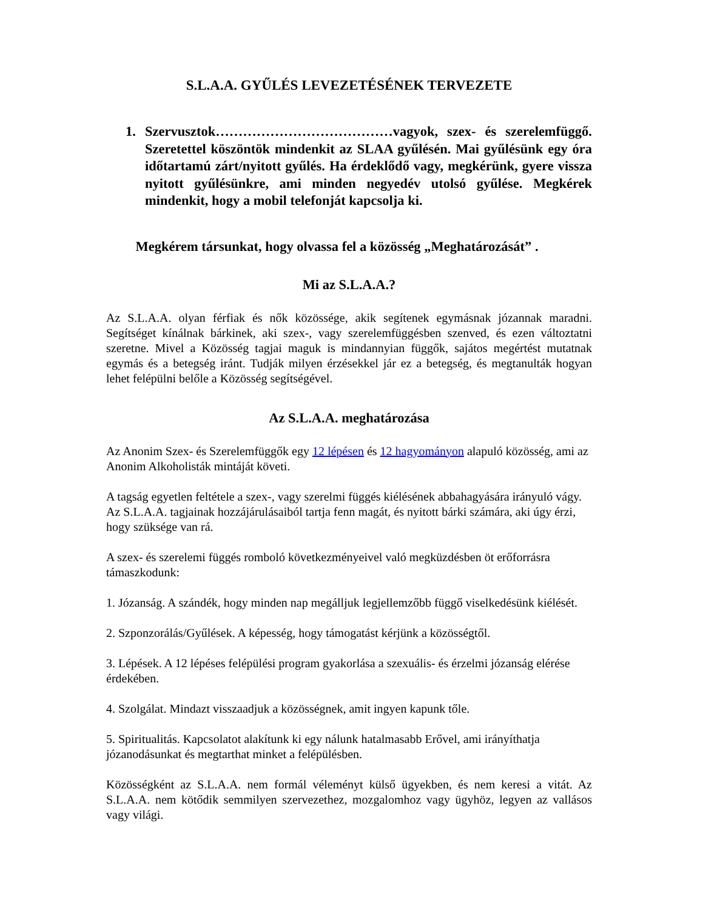S.L.A.A. GYŰLÉS LEVEZETÉSÉNEK TERVEZETE
1. Szervusztok…………………………………vagyok, szex- és szerelemfüggő. Szeretettel köszöntök mindenkit az SLAA gyűlésén. Mai gyűlésünk egy óra időtartamú zárt/nyitott gyűlés. Ha érdeklődő vagy, megkérünk, gyere vissza nyitott gyűlésünkre, ami minden negyedév utolsó gyűlése. Megkérek mindenkit, hogy a mobil telefonját kapcsolja ki.
Megkérem társunkat, hogy olvassa fel a közösség „Meghatározását” .
Mi az S.L.A.A.?
Az S.L.A.A. olyan férfiak és nők közössége, akik segítenek egymásnak józannak maradni. Segítséget kínálnak bárkinek, aki szex-, vagy szerelemfüggésben szenved, és ezen változtatni szeretne. Mivel a Közösség tagjai maguk is mindannyian függők, sajátos megértést mutatnak egymás és a betegség iránt. Tudják milyen érzésekkel jár ez a betegség, és megtanulták hogyan lehet felépülni belőle a Közösség segítségével.
Az S.L.A.A. meghatározása
Az Anonim Szex- és Szerelemfüggők egy 12 lépésen és 12 hagyományon alapuló közösség, ami az Anonim Alkoholisták mintáját követi.
A tagság egyetlen feltétele a szex-, vagy szerelmi függés kiélésének abbahagyására irányuló vágy. Az S.L.A.A. tagjainak hozzájárulásaiból tartja fenn magát, és nyitott bárki számára, aki úgy érzi, hogy szüksége van rá.
A szex- és szerelemi függés romboló következményeivel való megküzdésben öt erőforrásra támaszkodunk:
1. Józanság. A szándék, hogy minden nap megálljuk legjellemzőbb függő viselkedésünk kiélését.
2. Szponzorálás/Gyűlések. A képesség, hogy támogatást kérjünk a közösségtől.
3. Lépések. A 12 lépéses felépülési program gyakorlása a szexuális- és érzelmi józanság elérése érdekében.
4. Szolgálat. Mindazt visszaadjuk a közösségnek, amit ingyen kapunk tőle.
5. Spiritualitás. Kapcsolatot alakítunk ki egy nálunk hatalmasabb Erővel, ami irányíthatja józanodásunkat és megtarthat minket a felépülésben.
Közösségként az S.L.A.A. nem formál véleményt külső ügyekben, és nem keresi a vitát. Az S.L.A.A. nem kötődik semmilyen szervezethez, mozgalomhoz vagy ügyhöz, legyen az vallásos vagy világi.